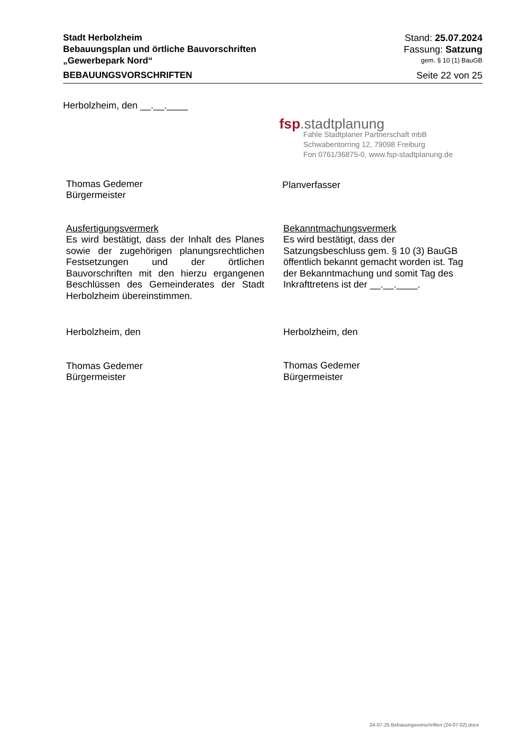Stadt Herbolzheim
Bebauungsplan und örtliche Bauvorschriften
„Gewerbepark Nord“
Stand: 25.07.2024
Fassung: Satzung
gem. § 10 (1) BauGB
BEBAUUNGSVORSCHRIFTEN Seite 22 von 25
Herbolzheim, den __.__.____
Thomas Gedemer
Bürgermeister
fsp.stadtplanung
Fahle Stadtplaner Partnerschaft mbB
Schwabentorring 12, 79098 Freiburg
Fon 0761/36875-0, www.fsp-stadtplanung.de
Planverfasser
Ausfertigungsvermerk
Es wird bestätigt, dass der Inhalt des Planes sowie der zugehörigen planungsrechtlichen Festsetzungen und der örtlichen Bauvorschriften mit den hierzu ergangenen Beschlüssen des Gemeinderates der Stadt Herbolzheim übereinstimmen.
Herbolzheim, den
Thomas Gedemer
Bürgermeister
Bekanntmachungsvermerk
Es wird bestätigt, dass der Satzungsbeschluss gem. § 10 (3) BauGB öffentlich bekannt gemacht worden ist. Tag der Bekanntmachung und somit Tag des Inkrafttretens ist der __.__.____.
Herbolzheim, den
Thomas Gedemer
Bürgermeister
24-07-25 Bebauungsvorschriften (24-07-02).docx